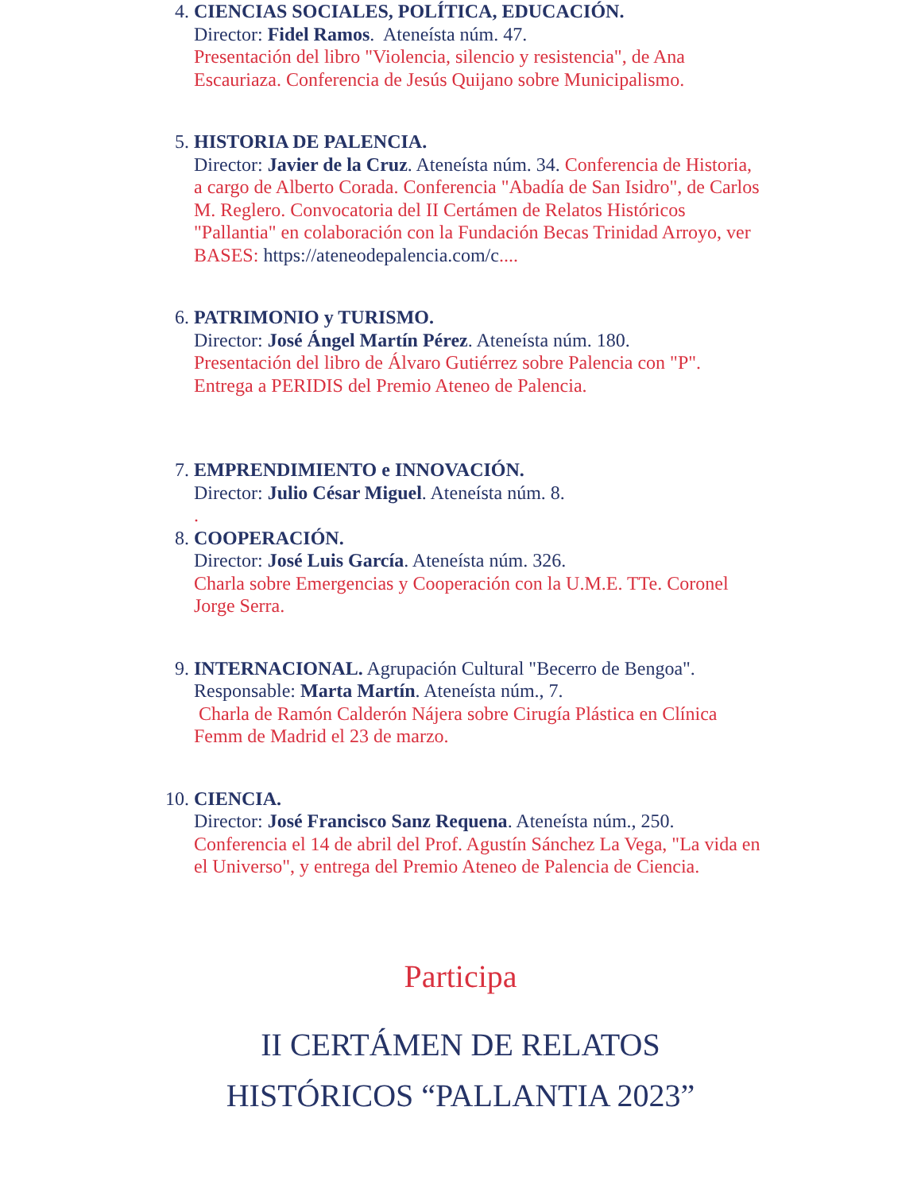4. CIENCIAS SOCIALES, POLÍTICA, EDUCACIÓN.
Director: Fidel Ramos. Ateneísta núm. 47.
Presentación del libro "Violencia, silencio y resistencia", de Ana Escauriaza. Conferencia de Jesús Quijano sobre Municipalismo.
5. HISTORIA DE PALENCIA.
Director: Javier de la Cruz. Ateneísta núm. 34. Conferencia de Historia, a cargo de Alberto Corada. Conferencia "Abadía de San Isidro", de Carlos M. Reglero. Convocatoria del II Certámen de Relatos Históricos "Pallantia" en colaboración con la Fundación Becas Trinidad Arroyo, ver BASES: https://ateneodepalencia.com/c....
6. PATRIMONIO y TURISMO.
Director: José Ángel Martín Pérez. Ateneísta núm. 180.
Presentación del libro de Álvaro Gutiérrez sobre Palencia con "P". Entrega a PERIDIS del Premio Ateneo de Palencia.
7. EMPRENDIMIENTO e INNOVACIÓN.
Director: Julio César Miguel. Ateneísta núm. 8.
.
8. COOPERACIÓN.
Director: José Luis García. Ateneísta núm. 326.
Charla sobre Emergencias y Cooperación con la U.M.E. TTe. Coronel Jorge Serra.
9. INTERNACIONAL. Agrupación Cultural "Becerro de Bengoa". Responsable: Marta Martín. Ateneísta núm., 7.
Charla de Ramón Calderón Nájera sobre Cirugía Plástica en Clínica Femm de Madrid el 23 de marzo.
10. CIENCIA.
Director: José Francisco Sanz Requena. Ateneísta núm., 250.
Conferencia el 14 de abril del Prof. Agustín Sánchez La Vega, "La vida en el Universo", y entrega del Premio Ateneo de Palencia de Ciencia.
Participa
II CERTÁMEN DE RELATOS
HISTÓRICOS “PALLANTIA 2023”